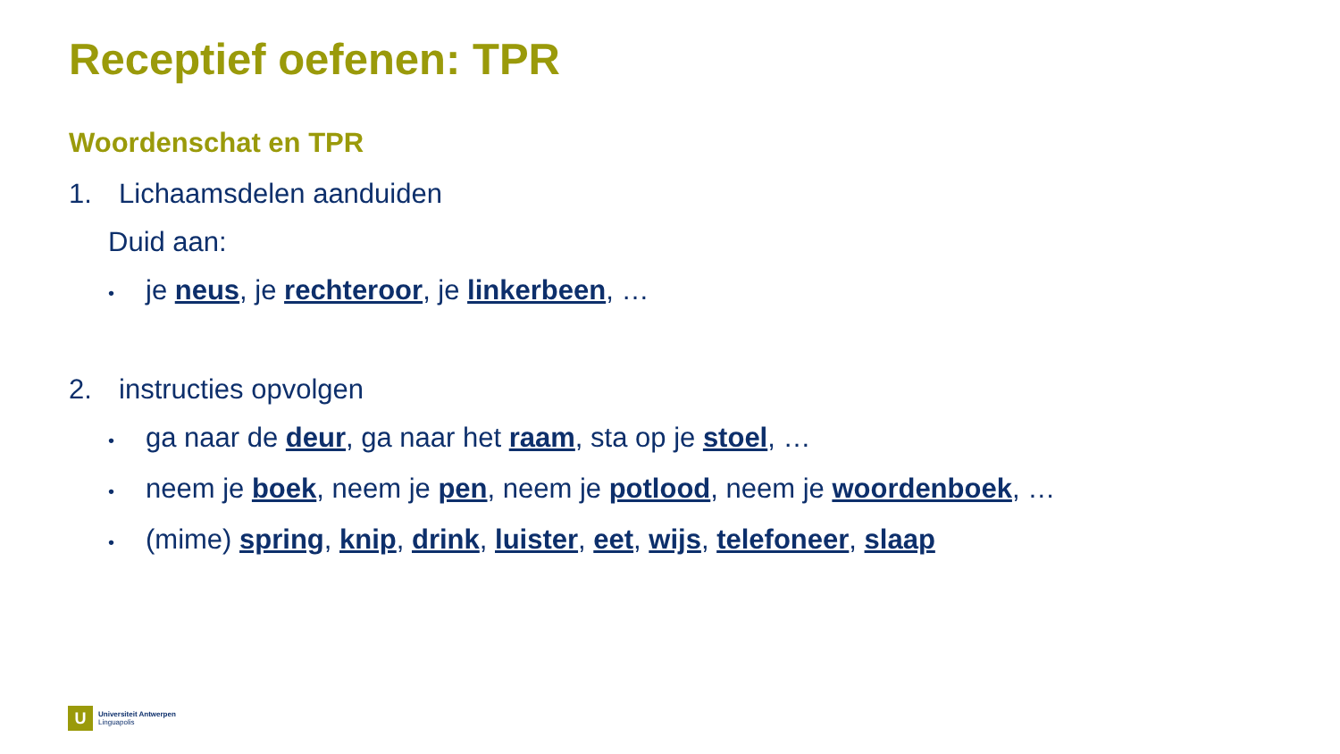Receptief oefenen: TPR
Woordenschat en TPR
1. Lichaamsdelen aanduiden
Duid aan:
• je neus, je rechteroor, je linkerbeen, …
2. instructies opvolgen
• ga naar de deur, ga naar het raam, sta op je stoel, …
• neem je boek, neem je pen, neem je potlood, neem je woordenboek, …
• (mime) spring, knip, drink, luister, eet, wijs, telefoneer, slaap
U
Universiteit Antwerpen
Linguapolis